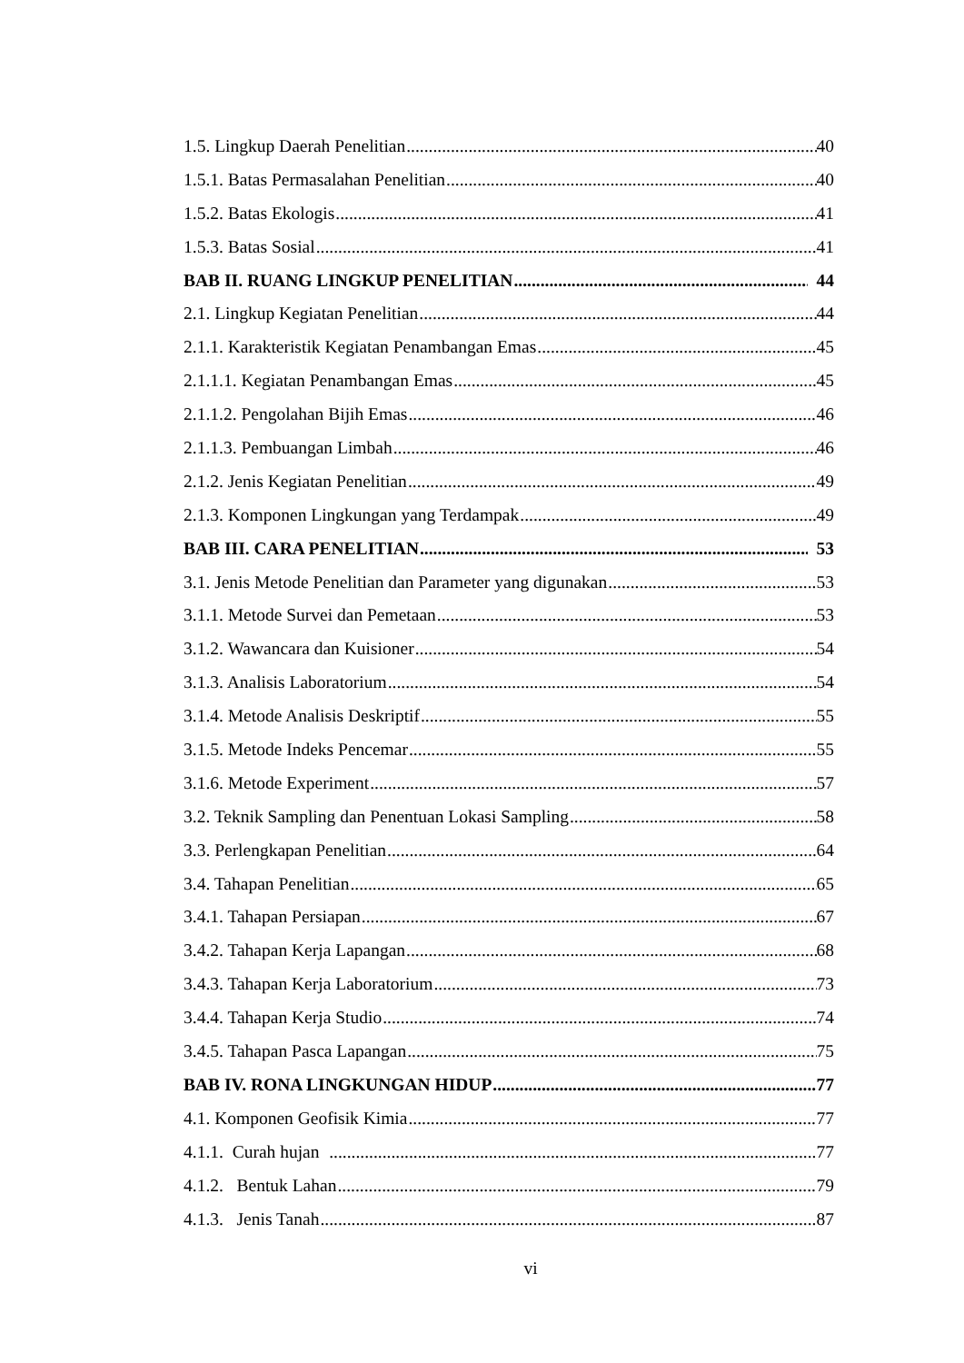1.5. Lingkup Daerah Penelitian 40
1.5.1. Batas Permasalahan Penelitian 40
1.5.2. Batas Ekologis 41
1.5.3. Batas Sosial 41
BAB II. RUANG LINGKUP PENELITIAN 44
2.1. Lingkup Kegiatan Penelitian 44
2.1.1. Karakteristik Kegiatan Penambangan Emas 45
2.1.1.1. Kegiatan Penambangan Emas 45
2.1.1.2. Pengolahan Bijih Emas 46
2.1.1.3. Pembuangan Limbah 46
2.1.2. Jenis Kegiatan Penelitian 49
2.1.3. Komponen Lingkungan yang Terdampak 49
BAB III. CARA PENELITIAN 53
3.1. Jenis Metode Penelitian dan Parameter yang digunakan 53
3.1.1. Metode Survei dan Pemetaan 53
3.1.2. Wawancara dan Kuisioner 54
3.1.3. Analisis Laboratorium 54
3.1.4. Metode Analisis Deskriptif 55
3.1.5. Metode Indeks Pencemar 55
3.1.6. Metode Experiment 57
3.2. Teknik Sampling dan Penentuan Lokasi Sampling 58
3.3. Perlengkapan Penelitian 64
3.4. Tahapan Penelitian 65
3.4.1. Tahapan Persiapan 67
3.4.2. Tahapan Kerja Lapangan 68
3.4.3. Tahapan Kerja Laboratorium 73
3.4.4. Tahapan Kerja Studio 74
3.4.5. Tahapan Pasca Lapangan 75
BAB IV. RONA LINGKUNGAN HIDUP 77
4.1. Komponen Geofisik Kimia 77
4.1.1. Curah hujan 77
4.1.2. Bentuk Lahan 79
4.1.3. Jenis Tanah 87
vi